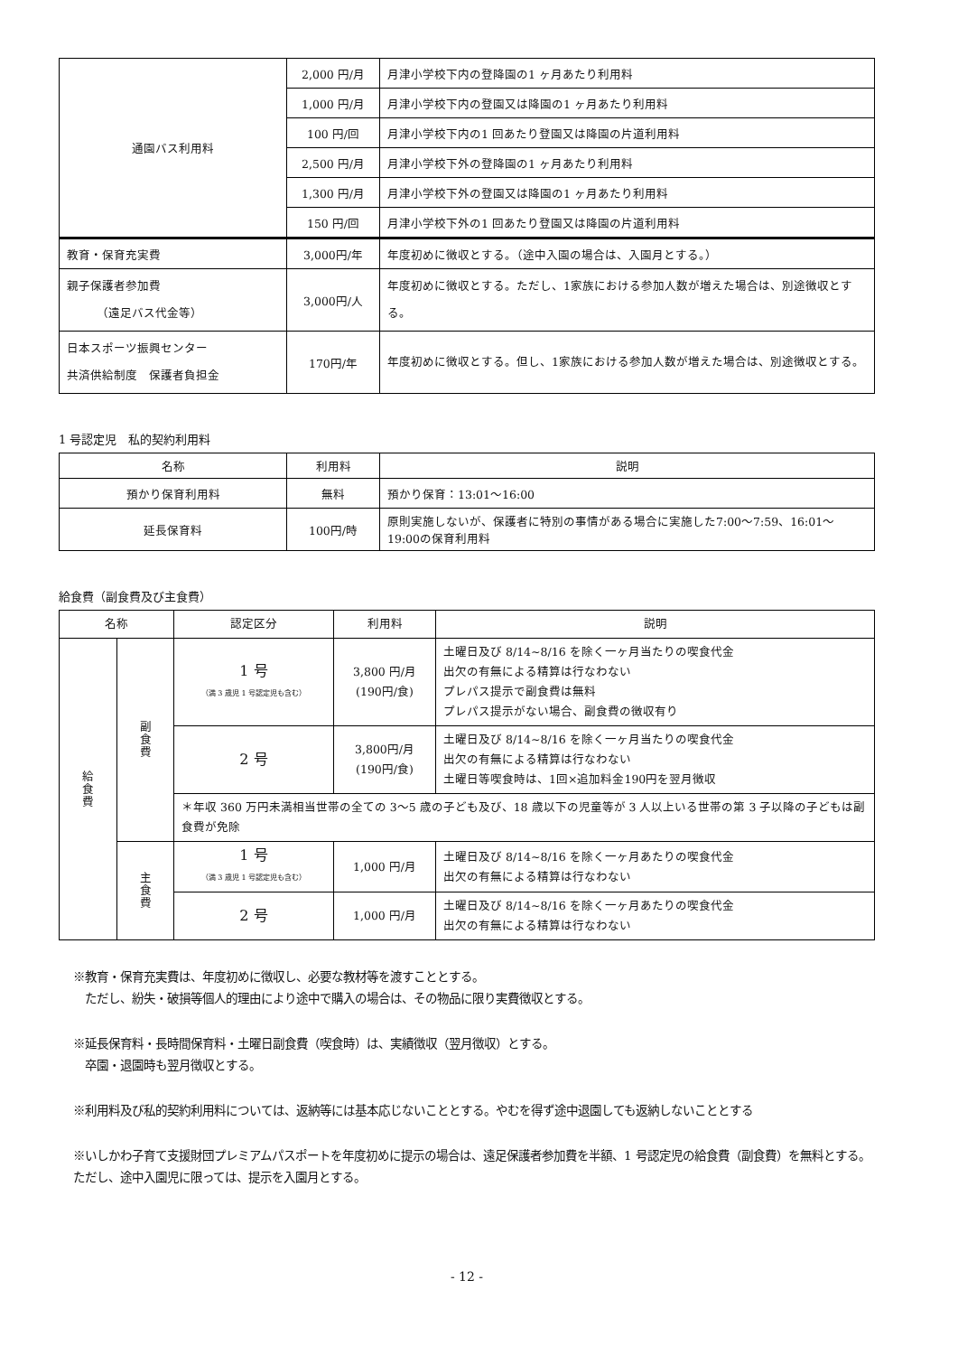| 通園バス利用料 | 2,000 円/月 | 月津小学校下内の登降園の1 ヶ月あたり利用料 |
| | 1,000 円/月 | 月津小学校下内の登園又は降園の1 ヶ月あたり利用料 |
| | 100 円/回 | 月津小学校下内の1 回あたり登園又は降園の片道利用料 |
| | 2,500 円/月 | 月津小学校下外の登降園の1 ヶ月あたり利用料 |
| | 1,300 円/月 | 月津小学校下外の登園又は降園の1 ヶ月あたり利用料 |
| | 150 円/回 | 月津小学校下外の1 回あたり登園又は降園の片道利用料 |
| 教育・保育充実費 | 3,000円/年 | 年度初めに徴収とする。（途中入園の場合は、入園月とする。） |
| 親子保護者参加費 （遠足バス代金等） | 3,000円/人 | 年度初めに徴収とする。ただし、1家族における参加人数が増えた場合は、別途徴収とする。 |
| 日本スポーツ振興センター 共済供給制度 保護者負担金 | 170円/年 | 年度初めに徴収とする。但し、1家族における参加人数が増えた場合は、別途徴収とする。 |
1 号認定児　私的契約利用料
| 名称 | 利用料 | 説明 |
| --- | --- | --- |
| 預かり保育利用料 | 無料 | 預かり保育：13:01～16:00 |
| 延長保育料 | 100円/時 | 原則実施しないが、保護者に特別の事情がある場合に実施した7:00～7:59、16:01～19:00の保育利用料 |
給食費（副食費及び主食費）
| 名称 | | 認定区分 | 利用料 | 説明 |
| --- | --- | --- | --- | --- |
| 給食費 | 副食費 | 1 号 （満 3 歳児 1 号認定児も含む） | 3,800 円/月 (190円/食) | 土曜日及び 8/14~8/16 を除く一ヶ月当たりの喫食代金 出欠の有無による精算は行なわない プレパス提示で副食費は無料 プレパス提示がない場合、副食費の徴収有り |
| | | 2 号 | 3,800円/月 (190円/食) | 土曜日及び 8/14~8/16 を除く一ヶ月当たりの喫食代金 出欠の有無による精算は行なわない 土曜日等喫食時は、1回×追加料金190円を翌月徴収 |
| | | ＊年収 360 万円未満相当世帯の全ての 3～5 歳の子ども及び、18 歳以下の児童等が 3 人以上いる世帯の第 3 子以降の子どもは副食費が免除 | | |
| | 主食費 | 1 号 （満 3 歳児 1 号認定児も含む） | 1,000 円/月 | 土曜日及び 8/14~8/16 を除く一ヶ月あたりの喫食代金 出欠の有無による精算は行なわない |
| | | 2 号 | 1,000 円/月 | 土曜日及び 8/14~8/16 を除く一ヶ月あたりの喫食代金 出欠の有無による精算は行なわない |
※教育・保育充実費は、年度初めに徴収し、必要な教材等を渡すこととする。
　ただし、紛失・破損等個人的理由により途中で購入の場合は、その物品に限り実費徴収とする。
※延長保育料・長時間保育料・土曜日副食費（喫食時）は、実績徴収（翌月徴収）とする。
　卒園・退園時も翌月徴収とする。
※利用料及び私的契約利用料については、返納等には基本応じないこととする。やむを得ず途中退園しても返納しないこととする
※いしかわ子育て支援財団プレミアムパスポートを年度初めに提示の場合は、遠足保護者参加費を半額、1 号認定児の給食費（副食費）を無料とする。ただし、途中入園児に限っては、提示を入園月とする。
- 12 -